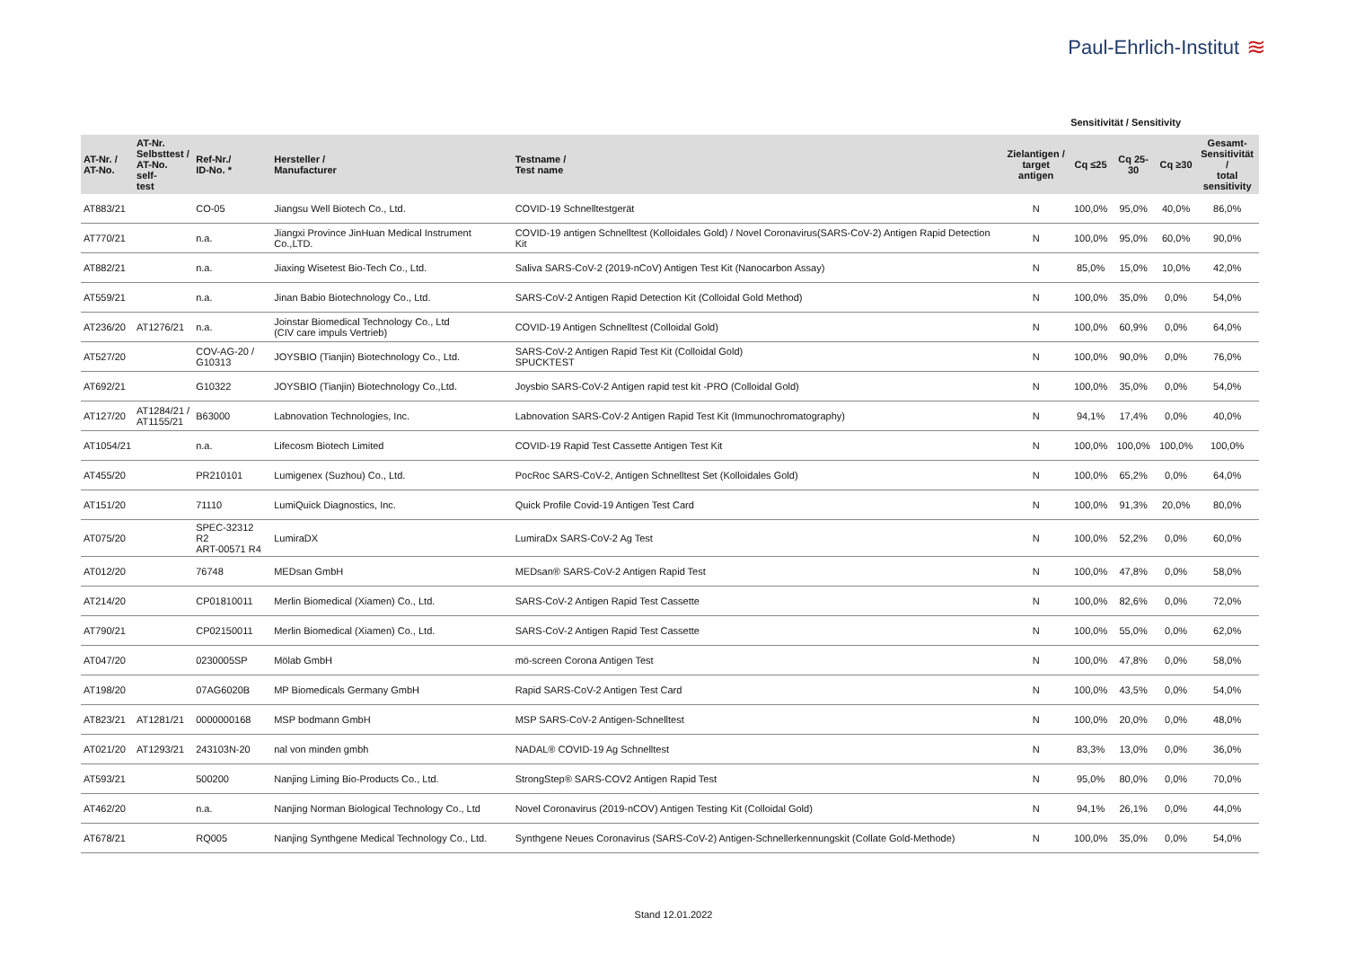Paul-Ehrlich-Institut ≋
Sensitivität / Sensitivity
| AT-Nr. / AT-No. | AT-Nr. Selbsttest / AT-No. self- test | Ref-Nr./ ID-No. * | Hersteller / Manufacturer | Testname / Test name | Zielantigen / target antigen | Cq ≤25 | Cq 25-30 | Cq ≥30 | Gesamt- Sensitivität / total sensitivity |
| --- | --- | --- | --- | --- | --- | --- | --- | --- | --- |
| AT883/21 | | CO-05 | Jiangsu Well Biotech Co., Ltd. | COVID-19 Schnelltestgerät | N | 100,0% | 95,0% | 40,0% | 86,0% |
| AT770/21 | | n.a. | Jiangxi Province JinHuan Medical Instrument Co.,LTD. | COVID-19 antigen Schnelltest (Kolloidales Gold) / Novel Coronavirus(SARS-CoV-2) Antigen Rapid Detection Kit | N | 100,0% | 95,0% | 60,0% | 90,0% |
| AT882/21 | | n.a. | Jiaxing Wisetest Bio-Tech Co., Ltd. | Saliva SARS-CoV-2 (2019-nCoV) Antigen Test Kit (Nanocarbon Assay) | N | 85,0% | 15,0% | 10,0% | 42,0% |
| AT559/21 | | n.a. | Jinan Babio Biotechnology Co., Ltd. | SARS-CoV-2 Antigen Rapid Detection Kit (Colloidal Gold Method) | N | 100,0% | 35,0% | 0,0% | 54,0% |
| AT236/20 | AT1276/21 | n.a. | Joinstar Biomedical Technology Co., Ltd (CIV care impuls Vertrieb) | COVID-19 Antigen Schnelltest (Colloidal Gold) | N | 100,0% | 60,9% | 0,0% | 64,0% |
| AT527/20 | | COV-AG-20 / G10313 | JOYSBIO (Tianjin) Biotechnology Co., Ltd. | SARS-CoV-2 Antigen Rapid Test Kit (Colloidal Gold) SPUCKTEST | N | 100,0% | 90,0% | 0,0% | 76,0% |
| AT692/21 | | G10322 | JOYSBIO (Tianjin) Biotechnology Co.,Ltd. | Joysbio SARS-CoV-2 Antigen rapid test kit -PRO (Colloidal Gold) | N | 100,0% | 35,0% | 0,0% | 54,0% |
| AT127/20 | AT1284/21 / AT1155/21 | B63000 | Labnovation Technologies, Inc. | Labnovation SARS-CoV-2 Antigen Rapid Test Kit (Immunochromatography) | N | 94,1% | 17,4% | 0,0% | 40,0% |
| AT1054/21 | | n.a. | Lifecosm Biotech Limited | COVID-19 Rapid Test Cassette Antigen Test Kit | N | 100,0% | 100,0% | 100,0% | 100,0% |
| AT455/20 | | PR210101 | Lumigenex (Suzhou) Co., Ltd. | PocRoc SARS-CoV-2, Antigen Schnelltest Set (Kolloidales Gold) | N | 100,0% | 65,2% | 0,0% | 64,0% |
| AT151/20 | | 71110 | LumiQuick Diagnostics, Inc. | Quick Profile Covid-19 Antigen Test Card | N | 100,0% | 91,3% | 20,0% | 80,0% |
| AT075/20 | | SPEC-32312 R2 ART-00571 R4 | LumiraDX | LumiraDx SARS-CoV-2 Ag Test | N | 100,0% | 52,2% | 0,0% | 60,0% |
| AT012/20 | | 76748 | MEDsan GmbH | MEDsan® SARS-CoV-2 Antigen Rapid Test | N | 100,0% | 47,8% | 0,0% | 58,0% |
| AT214/20 | | CP01810011 | Merlin Biomedical (Xiamen) Co., Ltd. | SARS-CoV-2 Antigen Rapid Test Cassette | N | 100,0% | 82,6% | 0,0% | 72,0% |
| AT790/21 | | CP02150011 | Merlin Biomedical (Xiamen) Co., Ltd. | SARS-CoV-2 Antigen Rapid Test Cassette | N | 100,0% | 55,0% | 0,0% | 62,0% |
| AT047/20 | | 0230005SP | Mölab GmbH | mö-screen Corona Antigen Test | N | 100,0% | 47,8% | 0,0% | 58,0% |
| AT198/20 | | 07AG6020B | MP Biomedicals Germany GmbH | Rapid SARS-CoV-2 Antigen Test Card | N | 100,0% | 43,5% | 0,0% | 54,0% |
| AT823/21 | AT1281/21 | 0000000168 | MSP bodmann GmbH | MSP SARS-CoV-2 Antigen-Schnelltest | N | 100,0% | 20,0% | 0,0% | 48,0% |
| AT021/20 | AT1293/21 | 243103N-20 | nal von minden gmbh | NADAL® COVID-19 Ag Schnelltest | N | 83,3% | 13,0% | 0,0% | 36,0% |
| AT593/21 | | 500200 | Nanjing Liming Bio-Products Co., Ltd. | StrongStep® SARS-COV2 Antigen Rapid Test | N | 95,0% | 80,0% | 0,0% | 70,0% |
| AT462/20 | | n.a. | Nanjing Norman Biological Technology Co., Ltd | Novel Coronavirus (2019-nCOV) Antigen Testing Kit (Colloidal Gold) | N | 94,1% | 26,1% | 0,0% | 44,0% |
| AT678/21 | | RQ005 | Nanjing Synthgene Medical Technology Co., Ltd. | Synthgene Neues Coronavirus (SARS-CoV-2) Antigen-Schnellerkennungskit (Collate Gold-Methode) | N | 100,0% | 35,0% | 0,0% | 54,0% |
Stand 12.01.2022